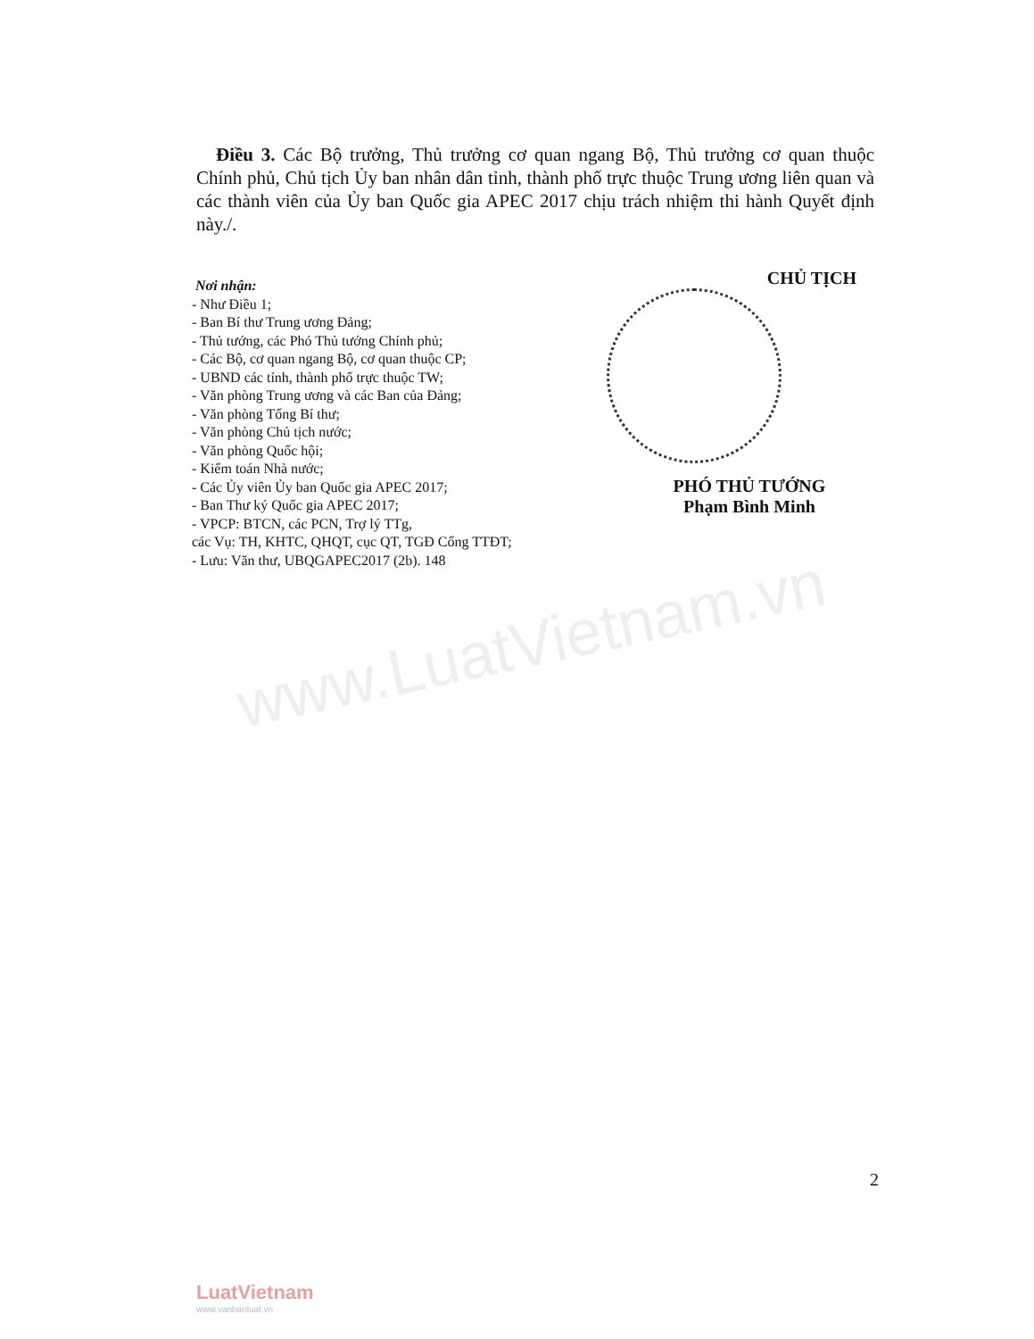www.LuatVietnam.vn
Điều 3. Các Bộ trưởng, Thủ trưởng cơ quan ngang Bộ, Thủ trưởng cơ quan thuộc Chính phủ, Chủ tịch Ủy ban nhân dân tỉnh, thành phố trực thuộc Trung ương liên quan và các thành viên của Ủy ban Quốc gia APEC 2017 chịu trách nhiệm thi hành Quyết định này./.
Nơi nhận:
- Như Điều 1;
- Ban Bí thư Trung ương Đảng;
- Thủ tướng, các Phó Thủ tướng Chính phủ;
- Các Bộ, cơ quan ngang Bộ, cơ quan thuộc CP;
- UBND các tỉnh, thành phố trực thuộc TW;
- Văn phòng Trung ương và các Ban của Đảng;
- Văn phòng Tổng Bí thư;
- Văn phòng Chủ tịch nước;
- Văn phòng Quốc hội;
- Kiểm toán Nhà nước;
- Các Ủy viên Ủy ban Quốc gia APEC 2017;
- Ban Thư ký Quốc gia APEC 2017;
- VPCP: BTCN, các PCN, Trợ lý TTg,
các Vụ: TH, KHTC, QHQT, cục QT, TGĐ Cổng TTĐT;
- Lưu: Văn thư, UBQGAPEC2017 (2b). 148
CHỦ TỊCH
PHÓ THỦ TƯỚNG
Phạm Bình Minh
2
LuatVietnam
www.vanbanluat.vn